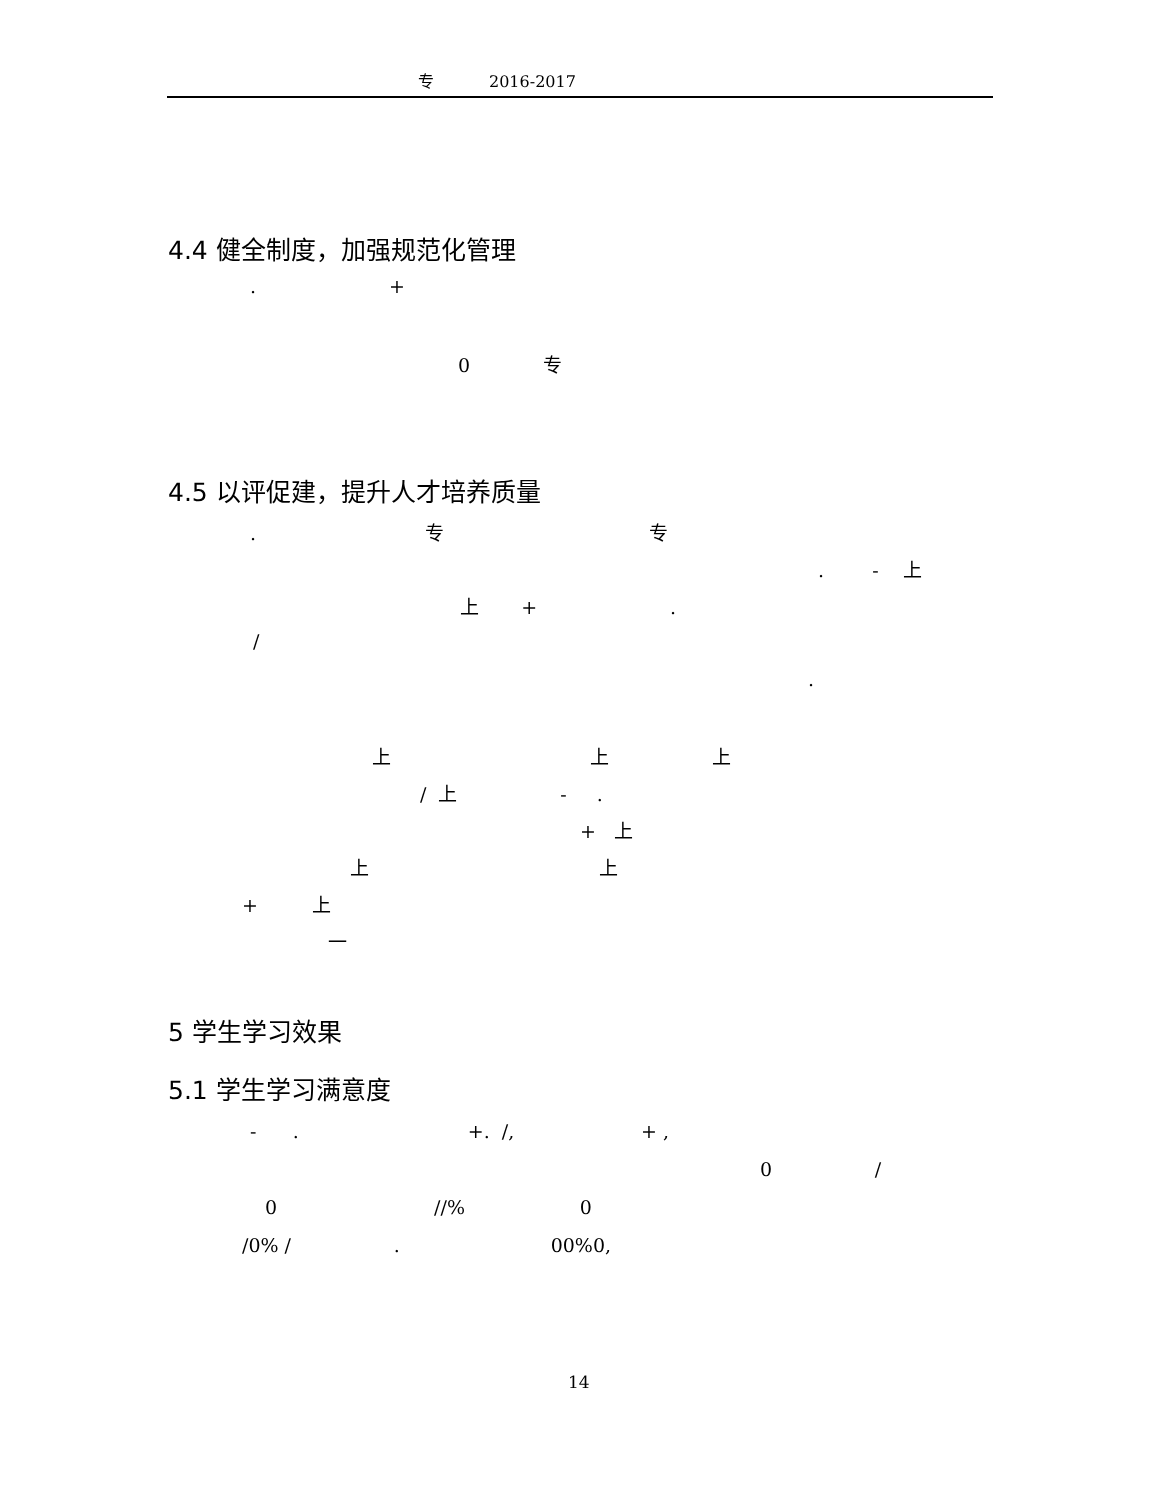专 2016-2017
4.4 健全制度，加强规范化管理
. +
0 专
4.5 以评促建，提升人才培养质量
. 专 专
. - 上
上 + .
/
.
上 上 上
/ 上 - .
+ 上
上 上
+ 上
一
5 学生学习效果
5.1 学生学习满意度
- . +. /, + ,
0 /
0 //% 0
/0% / . 00%0,
14